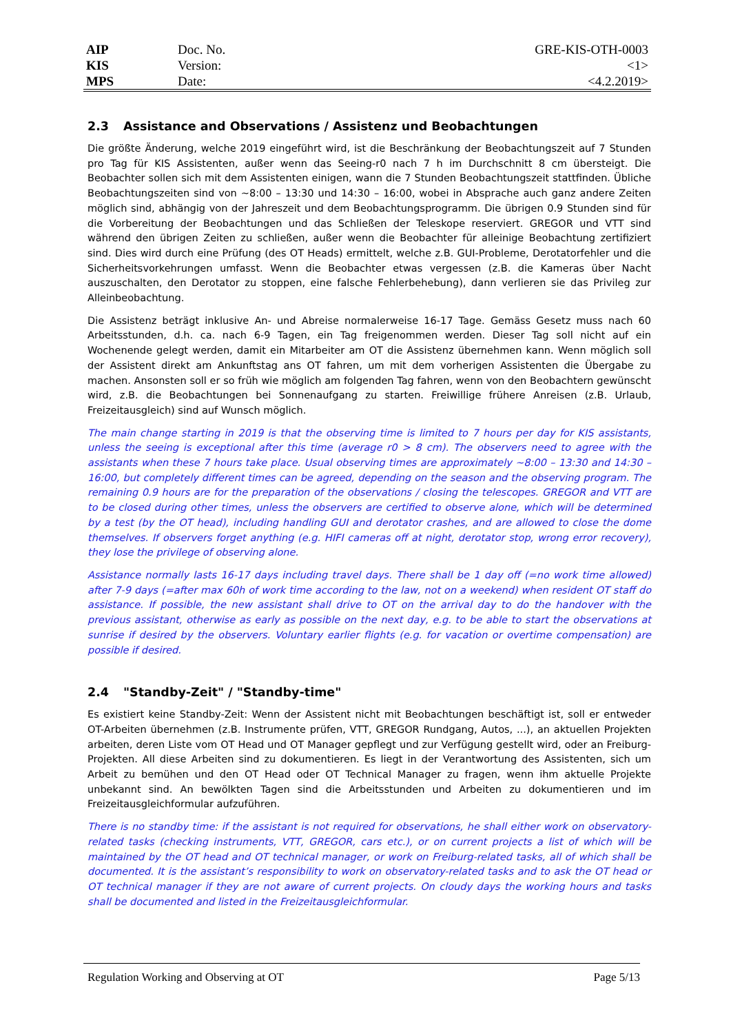| AIP | Doc. No. | GRE-KIS-OTH-0003 |
| KIS | Version: | <1> |
| MPS | Date: | <4.2.2019> |
2.3 Assistance and Observations / Assistenz und Beobachtungen
Die größte Änderung, welche 2019 eingeführt wird, ist die Beschränkung der Beobachtungszeit auf 7 Stunden pro Tag für KIS Assistenten, außer wenn das Seeing-r0 nach 7 h im Durchschnitt 8 cm übersteigt. Die Beobachter sollen sich mit dem Assistenten einigen, wann die 7 Stunden Beobachtungszeit stattfinden. Übliche Beobachtungszeiten sind von ~8:00 – 13:30 und 14:30 – 16:00, wobei in Absprache auch ganz andere Zeiten möglich sind, abhängig von der Jahreszeit und dem Beobachtungsprogramm. Die übrigen 0.9 Stunden sind für die Vorbereitung der Beobachtungen und das Schließen der Teleskope reserviert. GREGOR und VTT sind während den übrigen Zeiten zu schließen, außer wenn die Beobachter für alleinige Beobachtung zertifiziert sind. Dies wird durch eine Prüfung (des OT Heads) ermittelt, welche z.B. GUI-Probleme, Derotatorfehler und die Sicherheitsvorkehrungen umfasst. Wenn die Beobachter etwas vergessen (z.B. die Kameras über Nacht auszuschalten, den Derotator zu stoppen, eine falsche Fehlerbehebung), dann verlieren sie das Privileg zur Alleinbeobachtung.
Die Assistenz beträgt inklusive An- und Abreise normalerweise 16-17 Tage. Gemäss Gesetz muss nach 60 Arbeitsstunden, d.h. ca. nach 6-9 Tagen, ein Tag freigenommen werden. Dieser Tag soll nicht auf ein Wochenende gelegt werden, damit ein Mitarbeiter am OT die Assistenz übernehmen kann. Wenn möglich soll der Assistent direkt am Ankunftstag ans OT fahren, um mit dem vorherigen Assistenten die Übergabe zu machen. Ansonsten soll er so früh wie möglich am folgenden Tag fahren, wenn von den Beobachtern gewünscht wird, z.B. die Beobachtungen bei Sonnenaufgang zu starten. Freiwillige frühere Anreisen (z.B. Urlaub, Freizeitausgleich) sind auf Wunsch möglich.
The main change starting in 2019 is that the observing time is limited to 7 hours per day for KIS assistants, unless the seeing is exceptional after this time (average r0 > 8 cm). The observers need to agree with the assistants when these 7 hours take place. Usual observing times are approximately ~8:00 – 13:30 and 14:30 – 16:00, but completely different times can be agreed, depending on the season and the observing program. The remaining 0.9 hours are for the preparation of the observations / closing the telescopes. GREGOR and VTT are to be closed during other times, unless the observers are certified to observe alone, which will be determined by a test (by the OT head), including handling GUI and derotator crashes, and are allowed to close the dome themselves. If observers forget anything (e.g. HIFI cameras off at night, derotator stop, wrong error recovery), they lose the privilege of observing alone.
Assistance normally lasts 16-17 days including travel days. There shall be 1 day off (=no work time allowed) after 7-9 days (=after max 60h of work time according to the law, not on a weekend) when resident OT staff do assistance. If possible, the new assistant shall drive to OT on the arrival day to do the handover with the previous assistant, otherwise as early as possible on the next day, e.g. to be able to start the observations at sunrise if desired by the observers. Voluntary earlier flights (e.g. for vacation or overtime compensation) are possible if desired.
2.4 "Standby-Zeit" / "Standby-time"
Es existiert keine Standby-Zeit: Wenn der Assistent nicht mit Beobachtungen beschäftigt ist, soll er entweder OT-Arbeiten übernehmen (z.B. Instrumente prüfen, VTT, GREGOR Rundgang, Autos, ...), an aktuellen Projekten arbeiten, deren Liste vom OT Head und OT Manager gepflegt und zur Verfügung gestellt wird, oder an Freiburg-Projekten. All diese Arbeiten sind zu dokumentieren. Es liegt in der Verantwortung des Assistenten, sich um Arbeit zu bemühen und den OT Head oder OT Technical Manager zu fragen, wenn ihm aktuelle Projekte unbekannt sind. An bewölkten Tagen sind die Arbeitsstunden und Arbeiten zu dokumentieren und im Freizeitausgleichformular aufzuführen.
There is no standby time: if the assistant is not required for observations, he shall either work on observatory-related tasks (checking instruments, VTT, GREGOR, cars etc.), or on current projects a list of which will be maintained by the OT head and OT technical manager, or work on Freiburg-related tasks, all of which shall be documented. It is the assistant’s responsibility to work on observatory-related tasks and to ask the OT head or OT technical manager if they are not aware of current projects. On cloudy days the working hours and tasks shall be documented and listed in the Freizeitausgleichformular.
Regulation Working and Observing at OT Page 5/13